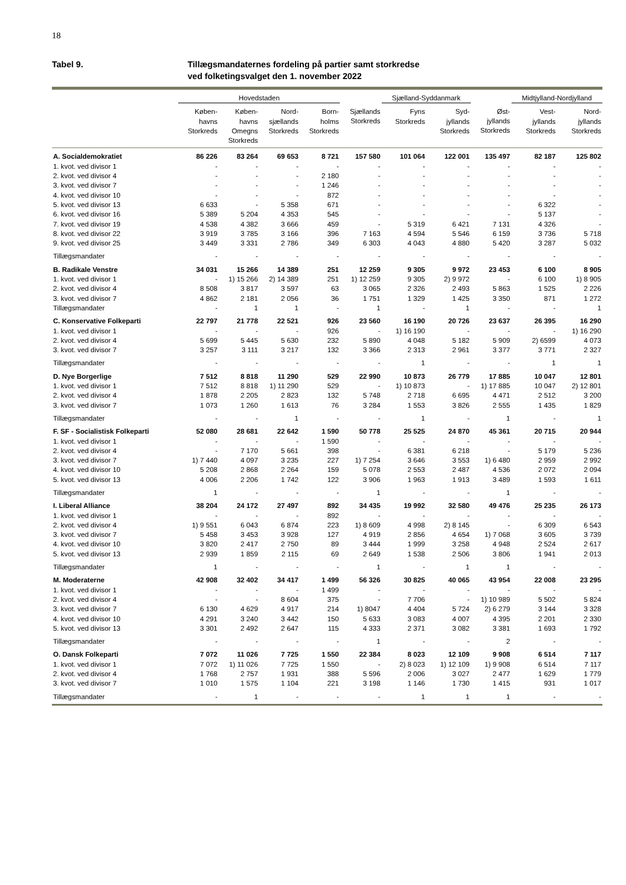18
Tabel 9. Tillægsmandaternes fordeling på partier samt storkredse
ved folketingsvalget den 1. november 2022
| | Hovedstaden | | | | | Sjælland-Syddanmark | | | Midtjylland-Nordjylland | |
| --- | --- | --- | --- | --- | --- | --- | --- | --- | --- | --- |
| | Køben- havns Storkreds | Køben- havns Omegns Storkreds | Nord- sjællands Storkreds | Born- holms Storkreds | Sjællands Storkreds | Fyns Storkreds | Syd- jyllands Storkreds | Øst- jyllands Storkreds | Vest- jyllands Storkreds | Nord- jyllands Storkreds |
| A. Socialdemokratiet | 86 226 | 83 264 | 69 653 | 8 721 | 157 580 | 101 064 | 122 001 | 135 497 | 82 187 | 125 802 |
| 1. kvot. ved divisor 1 | - | - | - | - | - | - | - | - | - | - |
| 2. kvot. ved divisor 4 | - | - | - | 2 180 | - | - | - | - | - | - |
| 3. kvot. ved divisor 7 | - | - | - | 1 246 | - | - | - | - | - | - |
| 4. kvot. ved divisor 10 | - | - | - | 872 | - | - | - | - | - | - |
| 5. kvot. ved divisor 13 | 6 633 | - | 5 358 | 671 | - | - | - | - | 6 322 | - |
| 6. kvot. ved divisor 16 | 5 389 | 5 204 | 4 353 | 545 | - | - | - | - | 5 137 | - |
| 7. kvot. ved divisor 19 | 4 538 | 4 382 | 3 666 | 459 | - | 5 319 | 6 421 | 7 131 | 4 326 | - |
| 8. kvot. ved divisor 22 | 3 919 | 3 785 | 3 166 | 396 | 7 163 | 4 594 | 5 546 | 6 159 | 3 736 | 5 718 |
| 9. kvot. ved divisor 25 | 3 449 | 3 331 | 2 786 | 349 | 6 303 | 4 043 | 4 880 | 5 420 | 3 287 | 5 032 |
| Tillægsmandater | - | - | - | - | - | - | - | - | - | - |
| B. Radikale Venstre | 34 031 | 15 266 | 14 389 | 251 | 12 259 | 9 305 | 9 972 | 23 453 | 6 100 | 8 905 |
| 1. kvot. ved divisor 1 | - | 1) 15 266 | 2) 14 389 | 251 | 1) 12 259 | 9 305 | 2) 9 972 | - | 6 100 | 1) 8 905 |
| 2. kvot. ved divisor 4 | 8 508 | 3 817 | 3 597 | 63 | 3 065 | 2 326 | 2 493 | 5 863 | 1 525 | 2 226 |
| 3. kvot. ved divisor 7 | 4 862 | 2 181 | 2 056 | 36 | 1 751 | 1 329 | 1 425 | 3 350 | 871 | 1 272 |
| Tillægsmandater | - | 1 | 1 | - | 1 | - | 1 | - | - | 1 |
| C. Konservative Folkeparti | 22 797 | 21 778 | 22 521 | 926 | 23 560 | 16 190 | 20 726 | 23 637 | 26 395 | 16 290 |
| 1. kvot. ved divisor 1 | - | - | - | 926 | - | 1) 16 190 | - | - | - | 1) 16 290 |
| 2. kvot. ved divisor 4 | 5 699 | 5 445 | 5 630 | 232 | 5 890 | 4 048 | 5 182 | 5 909 | 2) 6599 | 4 073 |
| 3. kvot. ved divisor 7 | 3 257 | 3 111 | 3 217 | 132 | 3 366 | 2 313 | 2 961 | 3 377 | 3 771 | 2 327 |
| Tillægsmandater | - | - | - | - | - | 1 | - | - | 1 | 1 |
| D. Nye Borgerlige | 7 512 | 8 818 | 11 290 | 529 | 22 990 | 10 873 | 26 779 | 17 885 | 10 047 | 12 801 |
| 1. kvot. ved divisor 1 | 7 512 | 8 818 | 1) 11 290 | 529 | - | 1) 10 873 | - | 1) 17 885 | 10 047 | 2) 12 801 |
| 2. kvot. ved divisor 4 | 1 878 | 2 205 | 2 823 | 132 | 5 748 | 2 718 | 6 695 | 4 471 | 2 512 | 3 200 |
| 3. kvot. ved divisor 7 | 1 073 | 1 260 | 1 613 | 76 | 3 284 | 1 553 | 3 826 | 2 555 | 1 435 | 1 829 |
| Tillægsmandater | - | - | 1 | - | - | 1 | - | 1 | - | 1 |
| F. SF - Socialistisk Folkeparti | 52 080 | 28 681 | 22 642 | 1 590 | 50 778 | 25 525 | 24 870 | 45 361 | 20 715 | 20 944 |
| 1. kvot. ved divisor 1 | - | - | - | 1 590 | - | - | - | - | - | - |
| 2. kvot. ved divisor 4 | - | 7 170 | 5 661 | 398 | - | 6 381 | 6 218 | - | 5 179 | 5 236 |
| 3. kvot. ved divisor 7 | 1) 7 440 | 4 097 | 3 235 | 227 | 1) 7 254 | 3 646 | 3 553 | 1) 6 480 | 2 959 | 2 992 |
| 4. kvot. ved divisor 10 | 5 208 | 2 868 | 2 264 | 159 | 5 078 | 2 553 | 2 487 | 4 536 | 2 072 | 2 094 |
| 5. kvot. ved divisor 13 | 4 006 | 2 206 | 1 742 | 122 | 3 906 | 1 963 | 1 913 | 3 489 | 1 593 | 1 611 |
| Tillægsmandater | 1 | - | - | - | 1 | - | - | 1 | - | - |
| I. Liberal Alliance | 38 204 | 24 172 | 27 497 | 892 | 34 435 | 19 992 | 32 580 | 49 476 | 25 235 | 26 173 |
| 1. kvot. ved divisor 1 | - | - | - | 892 | - | - | - | - | - | - |
| 2. kvot. ved divisor 4 | 1) 9 551 | 6 043 | 6 874 | 223 | 1) 8 609 | 4 998 | 2) 8 145 | - | 6 309 | 6 543 |
| 3. kvot. ved divisor 7 | 5 458 | 3 453 | 3 928 | 127 | 4 919 | 2 856 | 4 654 | 1) 7 068 | 3 605 | 3 739 |
| 4. kvot. ved divisor 10 | 3 820 | 2 417 | 2 750 | 89 | 3 444 | 1 999 | 3 258 | 4 948 | 2 524 | 2 617 |
| 5. kvot. ved divisor 13 | 2 939 | 1 859 | 2 115 | 69 | 2 649 | 1 538 | 2 506 | 3 806 | 1 941 | 2 013 |
| Tillægsmandater | 1 | - | - | - | 1 | - | 1 | 1 | - | - |
| M. Moderaterne | 42 908 | 32 402 | 34 417 | 1 499 | 56 326 | 30 825 | 40 065 | 43 954 | 22 008 | 23 295 |
| 1. kvot. ved divisor 1 | - | - | - | 1 499 | - | - | - | - | - | - |
| 2. kvot. ved divisor 4 | - | - | 8 604 | 375 | - | 7 706 | - | 1) 10 989 | 5 502 | 5 824 |
| 3. kvot. ved divisor 7 | 6 130 | 4 629 | 4 917 | 214 | 1) 8047 | 4 404 | 5 724 | 2) 6 279 | 3 144 | 3 328 |
| 4. kvot. ved divisor 10 | 4 291 | 3 240 | 3 442 | 150 | 5 633 | 3 083 | 4 007 | 4 395 | 2 201 | 2 330 |
| 5. kvot. ved divisor 13 | 3 301 | 2 492 | 2 647 | 115 | 4 333 | 2 371 | 3 082 | 3 381 | 1 693 | 1 792 |
| Tillægsmandater | - | - | - | - | 1 | - | - | 2 | - | - |
| O. Dansk Folkeparti | 7 072 | 11 026 | 7 725 | 1 550 | 22 384 | 8 023 | 12 109 | 9 908 | 6 514 | 7 117 |
| 1. kvot. ved divisor 1 | 7 072 | 1) 11 026 | 7 725 | 1 550 | - | 2) 8 023 | 1) 12 109 | 1) 9 908 | 6 514 | 7 117 |
| 2. kvot. ved divisor 4 | 1 768 | 2 757 | 1 931 | 388 | 5 596 | 2 006 | 3 027 | 2 477 | 1 629 | 1 779 |
| 3. kvot. ved divisor 7 | 1 010 | 1 575 | 1 104 | 221 | 3 198 | 1 146 | 1 730 | 1 415 | 931 | 1 017 |
| Tillægsmandater | - | 1 | - | - | - | 1 | 1 | 1 | - | - |